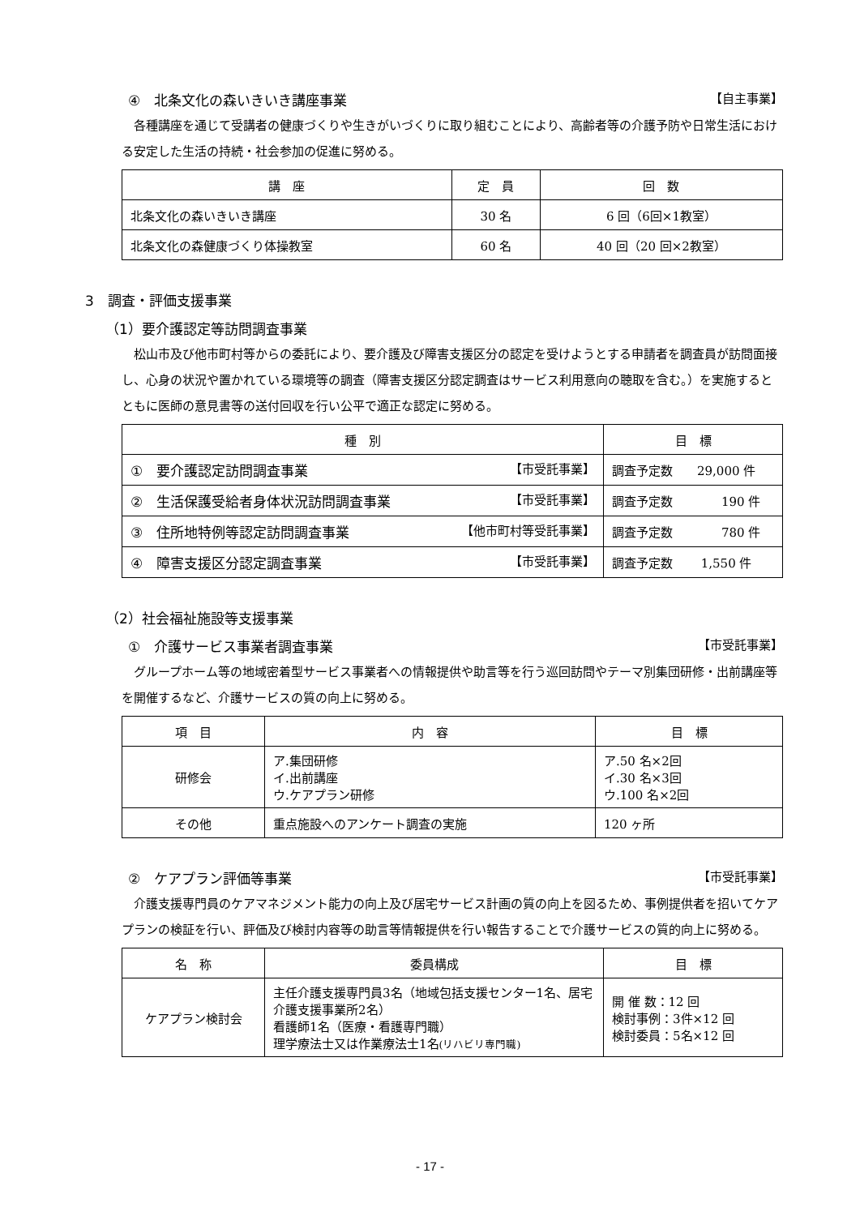④　北条文化の森いきいき講座事業 【自主事業】
各種講座を通じて受講者の健康づくりや生きがいづくりに取り組むことにより、高齢者等の介護予防や日常生活における安定した生活の持続・社会参加の促進に努める。
| 講 座 | 定 員 | 回 数 |
| --- | --- | --- |
| 北条文化の森いきいき講座 | 30 名 | 6 回（6回×1教室） |
| 北条文化の森健康づくり体操教室 | 60 名 | 40 回（20 回×2教室） |
3　調査・評価支援事業
（1）要介護認定等訪問調査事業
松山市及び他市町村等からの委託により、要介護及び障害支援区分の認定を受けようとする申請者を調査員が訪問面接し、心身の状況や置かれている環境等の調査（障害支援区分認定調査はサービス利用意向の聴取を含む。）を実施するとともに医師の意見書等の送付回収を行い公平で適正な認定に努める。
| 種 別 | 目 標 |
| --- | --- |
| ① 要介護認定訪問調査事業 【市受託事業】 | 調査予定数 29,000 件 |
| ② 生活保護受給者身体状況訪問調査事業 【市受託事業】 | 調査予定数 190 件 |
| ③ 住所地特例等認定訪問調査事業 【他市町村等受託事業】 | 調査予定数 780 件 |
| ④ 障害支援区分認定調査事業 【市受託事業】 | 調査予定数 1,550 件 |
（2）社会福祉施設等支援事業
①　介護サービス事業者調査事業 【市受託事業】
グループホーム等の地域密着型サービス事業者への情報提供や助言等を行う巡回訪問やテーマ別集団研修・出前講座等を開催するなど、介護サービスの質の向上に努める。
| 項 目 | 内 容 | 目 標 |
| --- | --- | --- |
| 研修会 | ア.集団研修 イ.出前講座 ウ.ケアプラン研修 | ア.50 名×2回 イ.30 名×3回 ウ.100 名×2回 |
| その他 | 重点施設へのアンケート調査の実施 | 120 ヶ所 |
②　ケアプラン評価等事業 【市受託事業】
介護支援専門員のケアマネジメント能力の向上及び居宅サービス計画の質の向上を図るため、事例提供者を招いてケアプランの検証を行い、評価及び検討内容等の助言等情報提供を行い報告することで介護サービスの質的向上に努める。
| 名 称 | 委員構成 | 目 標 |
| --- | --- | --- |
| ケアプラン検討会 | 主任介護支援専門員3名（地域包括支援センター1名、居宅介護支援事業所2名） 看護師1名（医療・看護専門職） 理学療法士又は作業療法士1名 (リハビリ専門職) | 開 催 数：12 回 検討事例：3件×12 回 検討委員：5名×12 回 |
- 17 -